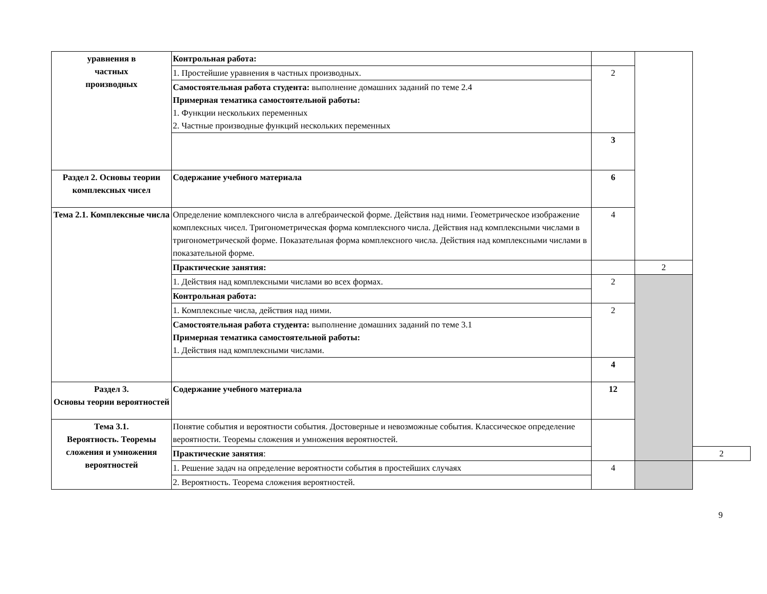| уравнения в частных производных | Контрольная работа: | | | |
| | 1. Простейшие уравнения в частных производных. | 2 | | |
| | Самостоятельная работа студента: выполнение домашних заданий по теме 2.4 Примерная тематика самостоятельной работы: 1. Функции нескольких переменных 2. Частные производные функций нескольких переменных | | | |
| | | 3 | | |
| Раздел 2. Основы теории комплексных чисел | Содержание учебного материала | 6 | | |
| Тема 2.1. Комплексные числа | Определение комплексного числа в алгебраической форме. Действия над ними. Геометрическое изображение комплексных чисел. Тригонометрическая форма комплексного числа. Действия над комплексными числами в тригонометрической форме. Показательная форма комплексного числа. Действия над комплексными числами в показательной форме. | 4 | | |
| | Практические занятия: | | 2 | |
| | 1. Действия над комплексными числами во всех формах. | 2 | | |
| | Контрольная работа: | | | |
| | 1. Комплексные числа, действия над ними. | 2 | | |
| | Самостоятельная работа студента: выполнение домашних заданий по теме 3.1 Примерная тематика самостоятельной работы: 1. Действия над комплексными числами. | | | |
| | | 4 | | |
| Раздел 3. Основы теории вероятностей | Содержание учебного материала | 12 | | |
| Тема 3.1. Вероятность. Теоремы сложения и умножения вероятностей | Понятие события и вероятности события. Достоверные и невозможные события. Классическое определение вероятности. Теоремы сложения и умножения вероятностей. | | | |
| | Практические занятия : | | | 2 |
| | 1. Решение задач на определение вероятности события в простейших случаях | 4 | | |
| | 2. Вероятность. Теорема сложения вероятностей. | | | |
9